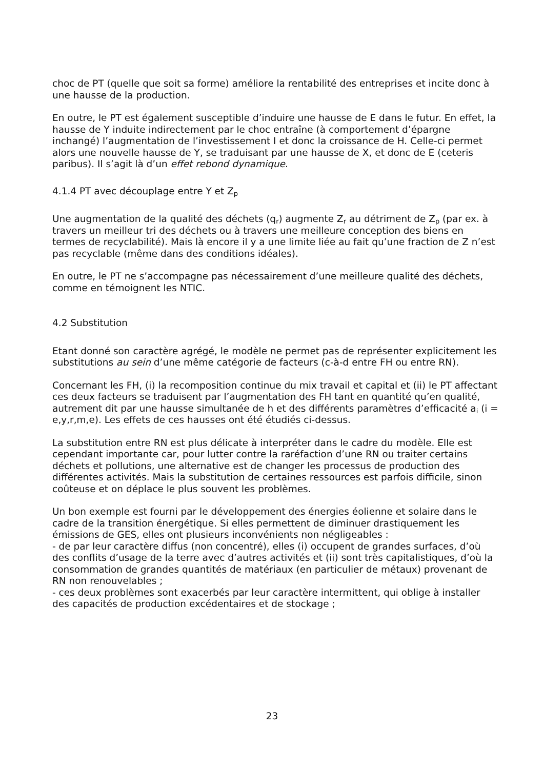choc de PT (quelle que soit sa forme) améliore la rentabilité des entreprises et incite donc à une hausse de la production.
En outre, le PT est également susceptible d’induire une hausse de E dans le futur. En effet, la hausse de Y induite indirectement par le choc entraîne (à comportement d’épargne inchangé) l’augmentation de l’investissement I et donc la croissance de H. Celle-ci permet alors une nouvelle hausse de Y, se traduisant par une hausse de X, et donc de E (ceteris paribus). Il s’agit là d’un effet rebond dynamique.
4.1.4 PT avec découplage entre Y et Z<sub>p</sub>
Une augmentation de la qualité des déchets (q<sub>r</sub>) augmente Z<sub>r</sub> au détriment de Z<sub>p</sub> (par ex. à travers un meilleur tri des déchets ou à travers une meilleure conception des biens en termes de recyclabilité). Mais là encore il y a une limite liée au fait qu’une fraction de Z n’est pas recyclable (même dans des conditions idéales).
En outre, le PT ne s’accompagne pas nécessairement d’une meilleure qualité des déchets, comme en témoignent les NTIC.
4.2 Substitution
Etant donné son caractère agrégé, le modèle ne permet pas de représenter explicitement les substitutions au sein d’une même catégorie de facteurs (c-à-d entre FH ou entre RN).
Concernant les FH, (i) la recomposition continue du mix travail et capital et (ii) le PT affectant ces deux facteurs se traduisent par l’augmentation des FH tant en quantité qu’en qualité, autrement dit par une hausse simultanée de h et des différents paramètres d’efficacité a<sub>i</sub> (i = e,y,r,m,e). Les effets de ces hausses ont été étudiés ci-dessus.
La substitution entre RN est plus délicate à interpréter dans le cadre du modèle. Elle est cependant importante car, pour lutter contre la raréfaction d’une RN ou traiter certains déchets et pollutions, une alternative est de changer les processus de production des différentes activités. Mais la substitution de certaines ressources est parfois difficile, sinon coûteuse et on déplace le plus souvent les problèmes.
Un bon exemple est fourni par le développement des énergies éolienne et solaire dans le cadre de la transition énergétique. Si elles permettent de diminuer drastiquement les émissions de GES, elles ont plusieurs inconvénients non négligeables :
- de par leur caractère diffus (non concentré), elles (i) occupent de grandes surfaces, d’où des conflits d’usage de la terre avec d’autres activités et (ii) sont très capitalistiques, d’où la consommation de grandes quantités de matériaux (en particulier de métaux) provenant de RN non renouvelables ;
- ces deux problèmes sont exacerbés par leur caractère intermittent, qui oblige à installer des capacités de production excédentaires et de stockage ;
23